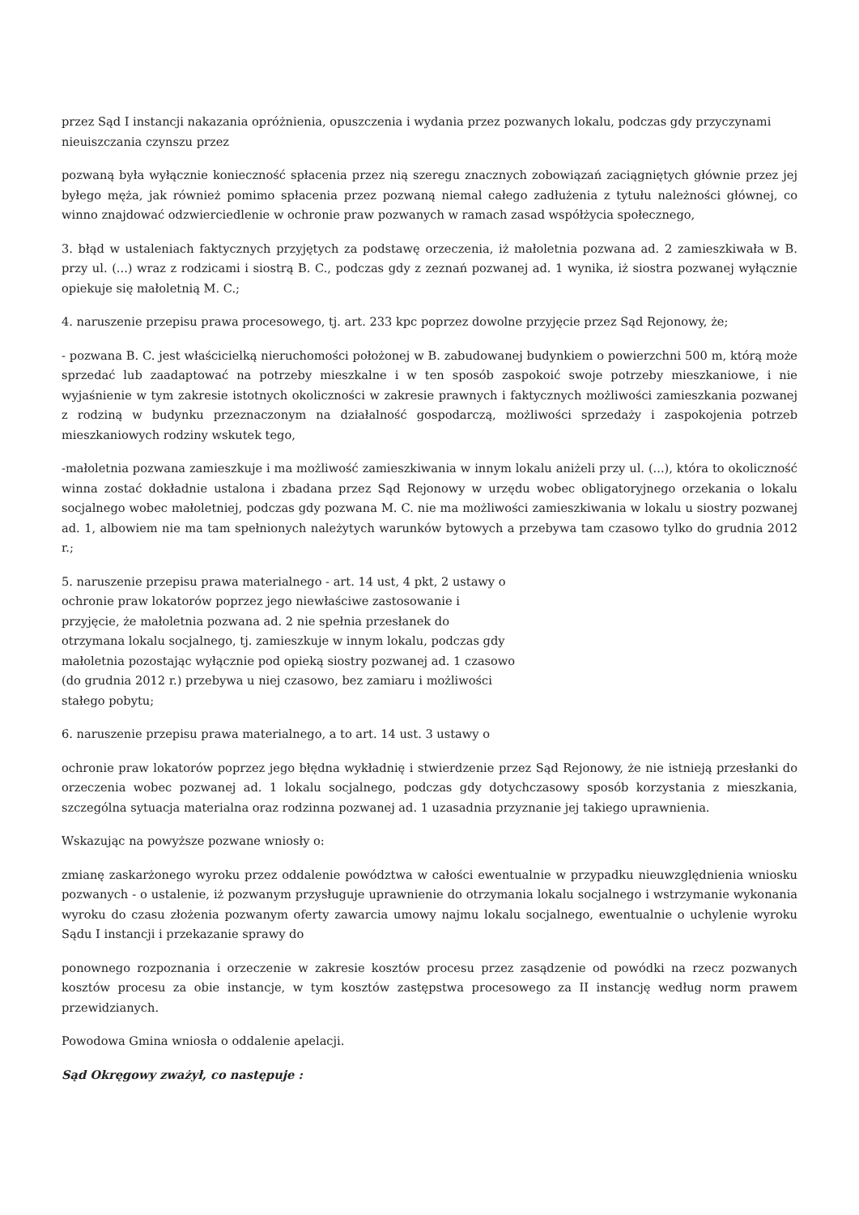przez Sąd I instancji nakazania opróżnienia, opuszczenia i wydania przez pozwanych lokalu, podczas gdy przyczynami nieuiszczania czynszu przez
pozwaną była wyłącznie konieczność spłacenia przez nią szeregu znacznych zobowiązań zaciągniętych głównie przez jej byłego męża, jak również pomimo spłacenia przez pozwaną niemal całego zadłużenia z tytułu należności głównej, co winno znajdować odzwierciedlenie w ochronie praw pozwanych w ramach zasad współżycia społecznego,
3. błąd w ustaleniach faktycznych przyjętych za podstawę orzeczenia, iż małoletnia pozwana ad. 2 zamieszkiwała w B. przy ul. (...) wraz z rodzicami i siostrą B. C., podczas gdy z zeznań pozwanej ad. 1 wynika, iż siostra pozwanej wyłącznie opiekuje się małoletnią M. C.;
4. naruszenie przepisu prawa procesowego, tj. art. 233 kpc poprzez dowolne przyjęcie przez Sąd Rejonowy, że;
- pozwana B. C. jest właścicielką nieruchomości położonej w B. zabudowanej budynkiem o powierzchni 500 m, którą może sprzedać lub zaadaptować na potrzeby mieszkalne i w ten sposób zaspokoić swoje potrzeby mieszkaniowe, i nie wyjaśnienie w tym zakresie istotnych okoliczności w zakresie prawnych i faktycznych możliwości zamieszkania pozwanej z rodziną w budynku przeznaczonym na działalność gospodarczą, możliwości sprzedaży i zaspokojenia potrzeb mieszkaniowych rodziny wskutek tego,
-małoletnia pozwana zamieszkuje i ma możliwość zamieszkiwania w innym lokalu aniżeli przy ul. (...), która to okoliczność winna zostać dokładnie ustalona i zbadana przez Sąd Rejonowy w urzędu wobec obligatoryjnego orzekania o lokalu socjalnego wobec małoletniej, podczas gdy pozwana M. C. nie ma możliwości zamieszkiwania w lokalu u siostry pozwanej ad. 1, albowiem nie ma tam spełnionych należytych warunków bytowych a przebywa tam czasowo tylko do grudnia 2012 r.;
5. naruszenie przepisu prawa materialnego - art. 14 ust, 4 pkt, 2 ustawy o
ochronie praw lokatorów poprzez jego niewłaściwe zastosowanie i
przyjęcie, że małoletnia pozwana ad. 2 nie spełnia przesłanek do
otrzymana lokalu socjalnego, tj. zamieszkuje w innym lokalu, podczas gdy
małoletnia pozostając wyłącznie pod opieką siostry pozwanej ad. 1 czasowo
(do grudnia 2012 r.) przebywa u niej czasowo, bez zamiaru i możliwości
stałego pobytu;
6. naruszenie przepisu prawa materialnego, a to art. 14 ust. 3 ustawy o
ochronie praw lokatorów poprzez jego błędna wykładnię i stwierdzenie przez Sąd Rejonowy, że nie istnieją przesłanki do orzeczenia wobec pozwanej ad. 1 lokalu socjalnego, podczas gdy dotychczasowy sposób korzystania z mieszkania, szczególna sytuacja materialna oraz rodzinna pozwanej ad. 1 uzasadnia przyznanie jej takiego uprawnienia.
Wskazując na powyższe pozwane wniosły o:
zmianę zaskarżonego wyroku przez oddalenie powództwa w całości ewentualnie w przypadku nieuwzględnienia wniosku pozwanych - o ustalenie, iż pozwanym przysługuje uprawnienie do otrzymania lokalu socjalnego i wstrzymanie wykonania wyroku do czasu złożenia pozwanym oferty zawarcia umowy najmu lokalu socjalnego, ewentualnie o uchylenie wyroku Sądu I instancji i przekazanie sprawy do
ponownego rozpoznania i orzeczenie w zakresie kosztów procesu przez zasądzenie od powódki na rzecz pozwanych kosztów procesu za obie instancje, w tym kosztów zastępstwa procesowego za II instancję według norm prawem przewidzianych.
Powodowa Gmina wniosła o oddalenie apelacji.
Sąd Okręgowy zważył, co następuje :